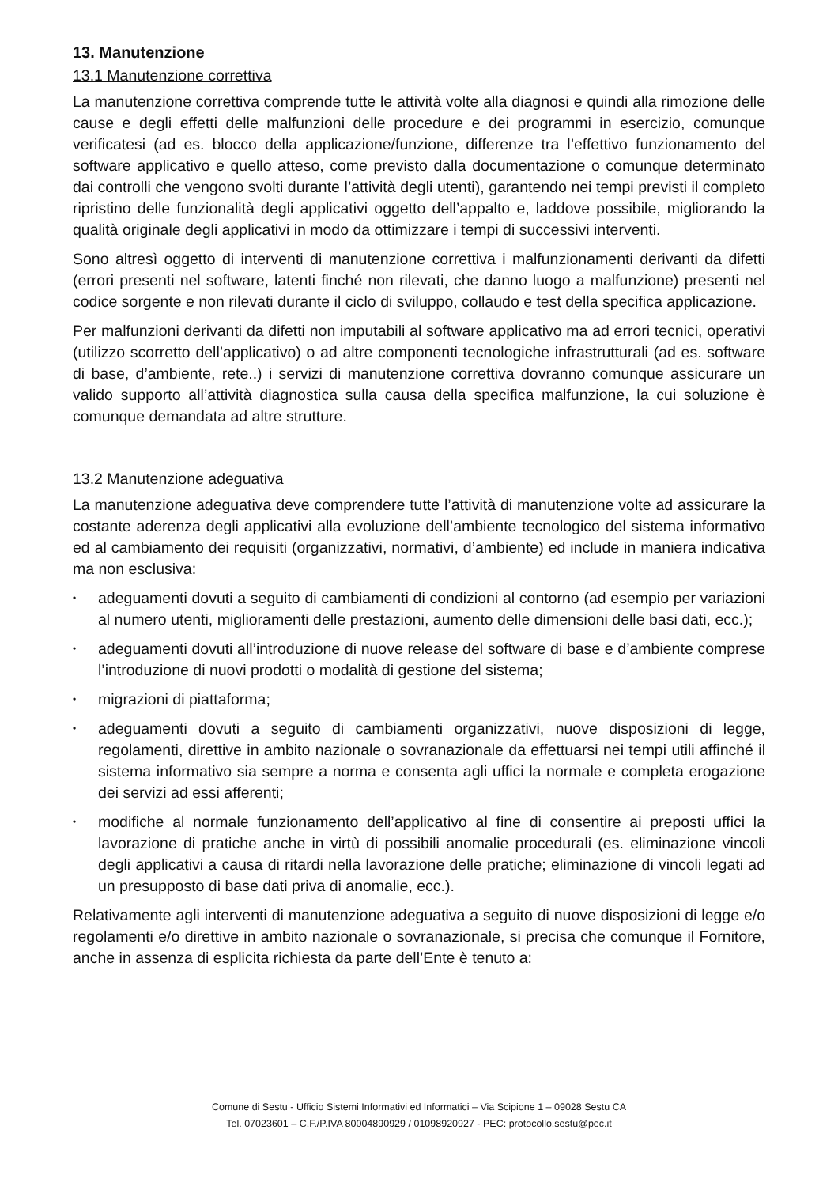13. Manutenzione
13.1 Manutenzione correttiva
La manutenzione correttiva comprende tutte le attività volte alla diagnosi e quindi alla rimozione delle cause e degli effetti delle malfunzioni delle procedure e dei programmi in esercizio, comunque verificatesi (ad es. blocco della applicazione/funzione, differenze tra l’effettivo funzionamento del software applicativo e quello atteso, come previsto dalla documentazione o comunque determinato dai controlli che vengono svolti durante l’attività degli utenti), garantendo nei tempi previsti il completo ripristino delle funzionalità degli applicativi oggetto dell’appalto e, laddove possibile, migliorando la qualità originale degli applicativi in modo da ottimizzare i tempi di successivi interventi.
Sono altresì oggetto di interventi di manutenzione correttiva i malfunzionamenti derivanti da difetti (errori presenti nel software, latenti finché non rilevati, che danno luogo a malfunzione) presenti nel codice sorgente e non rilevati durante il ciclo di sviluppo, collaudo e test della specifica applicazione.
Per malfunzioni derivanti da difetti non imputabili al software applicativo ma ad errori tecnici, operativi (utilizzo scorretto dell’applicativo) o ad altre componenti tecnologiche infrastrutturali (ad es. software di base, d’ambiente, rete..) i servizi di manutenzione correttiva dovranno comunque assicurare un valido supporto all’attività diagnostica sulla causa della specifica malfunzione, la cui soluzione è comunque demandata ad altre strutture.
13.2 Manutenzione adeguativa
La manutenzione adeguativa deve comprendere tutte l’attività di manutenzione volte ad assicurare la costante aderenza degli applicativi alla evoluzione dell’ambiente tecnologico del sistema informativo ed al cambiamento dei requisiti (organizzativi, normativi, d’ambiente) ed include in maniera indicativa ma non esclusiva:
• adeguamenti dovuti a seguito di cambiamenti di condizioni al contorno (ad esempio per variazioni al numero utenti, miglioramenti delle prestazioni, aumento delle dimensioni delle basi dati, ecc.);
• adeguamenti dovuti all’introduzione di nuove release del software di base e d’ambiente comprese l’introduzione di nuovi prodotti o modalità di gestione del sistema;
• migrazioni di piattaforma;
• adeguamenti dovuti a seguito di cambiamenti organizzativi, nuove disposizioni di legge, regolamenti, direttive in ambito nazionale o sovranazionale da effettuarsi nei tempi utili affinché il sistema informativo sia sempre a norma e consenta agli uffici la normale e completa erogazione dei servizi ad essi afferenti;
• modifiche al normale funzionamento dell’applicativo al fine di consentire ai preposti uffici la lavorazione di pratiche anche in virtù di possibili anomalie procedurali (es. eliminazione vincoli degli applicativi a causa di ritardi nella lavorazione delle pratiche; eliminazione di vincoli legati ad un presupposto di base dati priva di anomalie, ecc.).
Relativamente agli interventi di manutenzione adeguativa a seguito di nuove disposizioni di legge e/o regolamenti e/o direttive in ambito nazionale o sovranazionale, si precisa che comunque il Fornitore, anche in assenza di esplicita richiesta da parte dell’Ente è tenuto a:
Comune di Sestu - Ufficio Sistemi Informativi ed Informatici – Via Scipione 1 – 09028 Sestu CA
Tel. 07023601 – C.F./P.IVA 80004890929 / 01098920927 - PEC: protocollo.sestu@pec.it